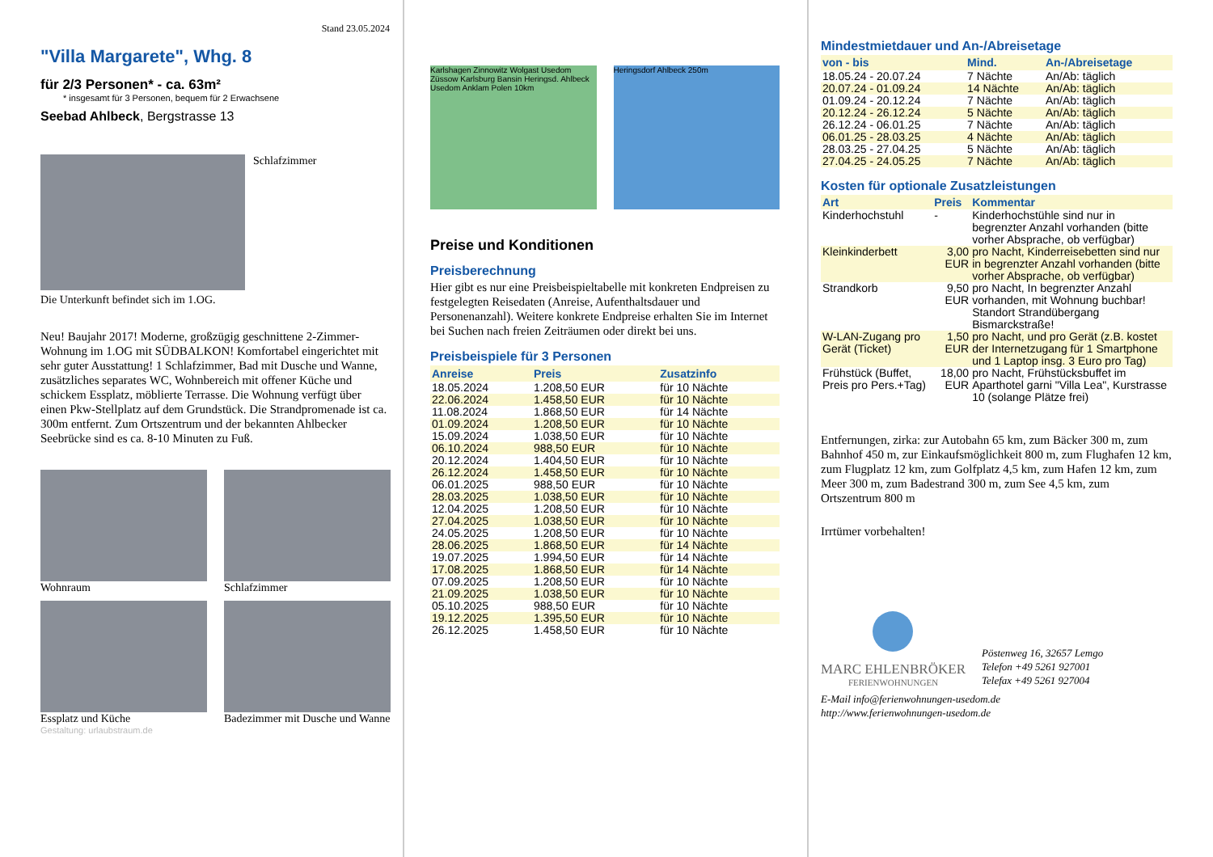Stand 23.05.2024
"Villa Margarete", Whg. 8
für 2/3 Personen* - ca. 63m²
* insgesamt für 3 Personen, bequem für 2 Erwachsene
Seebad Ahlbeck, Bergstrasse 13
Schlafzimmer
Die Unterkunft befindet sich im 1.OG.
Neu! Baujahr 2017! Moderne, großzügig geschnittene 2-Zimmer-Wohnung im 1.OG mit SÜDBALKON! Komfortabel eingerichtet mit sehr guter Ausstattung! 1 Schlafzimmer, Bad mit Dusche und Wanne, zusätzliches separates WC, Wohnbereich mit offener Küche und schickem Essplatz, möblierte Terrasse. Die Wohnung verfügt über einen Pkw-Stellplatz auf dem Grundstück. Die Strandpromenade ist ca. 300m entfernt. Zum Ortszentrum und der bekannten Ahlbecker Seebrücke sind es ca. 8-10 Minuten zu Fuß.
Wohnraum
Schlafzimmer
Essplatz und Küche
Badezimmer mit Dusche und Wanne
Gestaltung: urlaubstraum.de
Karlshagen Zinnowitz Wolgast Usedom Züssow Karlsburg Bansin Heringsd. Ahlbeck Usedom Anklam Polen 10km
Heringsdorf Ahlbeck 250m
Preise und Konditionen
Preisberechnung
Hier gibt es nur eine Preisbeispieltabelle mit konkreten Endpreisen zu festgelegten Reisedaten (Anreise, Aufenthaltsdauer und Personenanzahl). Weitere konkrete Endpreise erhalten Sie im Internet bei Suchen nach freien Zeiträumen oder direkt bei uns.
Preisbeispiele für 3 Personen
| Anreise | Preis | Zusatzinfo |
| --- | --- | --- |
| 18.05.2024 | 1.208,50 EUR | für 10 Nächte |
| 22.06.2024 | 1.458,50 EUR | für 10 Nächte |
| 11.08.2024 | 1.868,50 EUR | für 14 Nächte |
| 01.09.2024 | 1.208,50 EUR | für 10 Nächte |
| 15.09.2024 | 1.038,50 EUR | für 10 Nächte |
| 06.10.2024 | 988,50 EUR | für 10 Nächte |
| 20.12.2024 | 1.404,50 EUR | für 10 Nächte |
| 26.12.2024 | 1.458,50 EUR | für 10 Nächte |
| 06.01.2025 | 988,50 EUR | für 10 Nächte |
| 28.03.2025 | 1.038,50 EUR | für 10 Nächte |
| 12.04.2025 | 1.208,50 EUR | für 10 Nächte |
| 27.04.2025 | 1.038,50 EUR | für 10 Nächte |
| 24.05.2025 | 1.208,50 EUR | für 10 Nächte |
| 28.06.2025 | 1.868,50 EUR | für 14 Nächte |
| 19.07.2025 | 1.994,50 EUR | für 14 Nächte |
| 17.08.2025 | 1.868,50 EUR | für 14 Nächte |
| 07.09.2025 | 1.208,50 EUR | für 10 Nächte |
| 21.09.2025 | 1.038,50 EUR | für 10 Nächte |
| 05.10.2025 | 988,50 EUR | für 10 Nächte |
| 19.12.2025 | 1.395,50 EUR | für 10 Nächte |
| 26.12.2025 | 1.458,50 EUR | für 10 Nächte |
Mindestmietdauer und An-/Abreisetage
| von - bis | Mind. | An-/Abreisetage |
| --- | --- | --- |
| 18.05.24 - 20.07.24 | 7 Nächte | An/Ab: täglich |
| 20.07.24 - 01.09.24 | 14 Nächte | An/Ab: täglich |
| 01.09.24 - 20.12.24 | 7 Nächte | An/Ab: täglich |
| 20.12.24 - 26.12.24 | 5 Nächte | An/Ab: täglich |
| 26.12.24 - 06.01.25 | 7 Nächte | An/Ab: täglich |
| 06.01.25 - 28.03.25 | 4 Nächte | An/Ab: täglich |
| 28.03.25 - 27.04.25 | 5 Nächte | An/Ab: täglich |
| 27.04.25 - 24.05.25 | 7 Nächte | An/Ab: täglich |
Kosten für optionale Zusatzleistungen
| Art | Preis | Kommentar |
| --- | --- | --- |
| Kinderhochstuhl | - | Kinderhochstühle sind nur in begrenzter Anzahl vorhanden (bitte vorher Absprache, ob verfügbar) |
| Kleinkinderbett | 3,00 EUR | pro Nacht, Kinderreisebetten sind nur in begrenzter Anzahl vorhanden (bitte vorher Absprache, ob verfügbar) |
| Strandkorb | 9,50 EUR | pro Nacht, In begrenzter Anzahl vorhanden, mit Wohnung buchbar! Standort Strandübergang Bismarckstraße! |
| W-LAN-Zugang pro Gerät (Ticket) | 1,50 EUR | pro Nacht, und pro Gerät (z.B. kostet der Internetzugang für 1 Smartphone und 1 Laptop insg. 3 Euro pro Tag) |
| Frühstück (Buffet, Preis pro Pers.+Tag) | 18,00 EUR | pro Nacht, Frühstücksbuffet im Aparthotel garni "Villa Lea", Kurstrasse 10 (solange Plätze frei) |
Entfernungen, zirka: zur Autobahn 65 km, zum Bäcker 300 m, zum Bahnhof 450 m, zur Einkaufsmöglichkeit 800 m, zum Flughafen 12 km, zum Flugplatz 12 km, zum Golfplatz 4,5 km, zum Hafen 12 km, zum Meer 300 m, zum Badestrand 300 m, zum See 4,5 km, zum Ortszentrum 800 m
Irrtümer vorbehalten!
MARC EHLENBRÖKER
FERIENWOHNUNGEN
Pöstenweg 16, 32657 Lemgo
Telefon +49 5261 927001
Telefax +49 5261 927004
E-Mail info@ferienwohnungen-usedom.de
http://www.ferienwohnungen-usedom.de